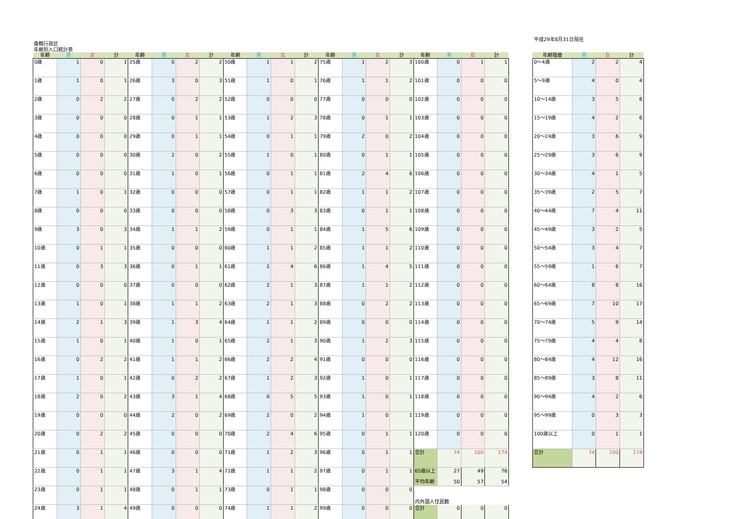平成29年8月31日現在
桑鶴行政区
年齢別人口統計表
| 年齢 | 男 | 女 | 計 | 年齢 | 男 | 女 | 計 | 年齢 | 男 | 女 | 計 | 年齢 | 男 | 女 | 計 | 年齢 | 男 | 女 | 計 |
| --- | --- | --- | --- | --- | --- | --- | --- | --- | --- | --- | --- | --- | --- | --- | --- | --- | --- | --- | --- |
| 0歳 | 1 | 0 | 1 | 25歳 | 0 | 2 | 2 | 50歳 | 1 | 1 | 2 | 75歳 | 1 | 2 | 3 | 100歳 | 0 | 1 | 1 |
| 1歳 | 1 | 0 | 1 | 26歳 | 3 | 0 | 3 | 51歳 | 1 | 0 | 1 | 76歳 | 1 | 1 | 2 | 101歳 | 0 | 0 | 0 |
| 2歳 | 0 | 2 | 2 | 27歳 | 0 | 2 | 2 | 52歳 | 0 | 0 | 0 | 77歳 | 0 | 0 | 0 | 102歳 | 0 | 0 | 0 |
| 3歳 | 0 | 0 | 0 | 28歳 | 0 | 1 | 1 | 53歳 | 1 | 2 | 3 | 78歳 | 0 | 1 | 1 | 103歳 | 0 | 0 | 0 |
| 4歳 | 0 | 0 | 0 | 29歳 | 0 | 1 | 1 | 54歳 | 0 | 1 | 1 | 79歳 | 2 | 0 | 2 | 104歳 | 0 | 0 | 0 |
| 5歳 | 0 | 0 | 0 | 30歳 | 2 | 0 | 2 | 55歳 | 1 | 0 | 1 | 80歳 | 0 | 1 | 1 | 105歳 | 0 | 0 | 0 |
| 6歳 | 0 | 0 | 0 | 31歳 | 1 | 0 | 1 | 56歳 | 0 | 1 | 1 | 81歳 | 2 | 4 | 6 | 106歳 | 0 | 0 | 0 |
| 7歳 | 1 | 0 | 1 | 32歳 | 0 | 0 | 0 | 57歳 | 0 | 1 | 1 | 82歳 | 1 | 1 | 2 | 107歳 | 0 | 0 | 0 |
| 8歳 | 0 | 0 | 0 | 33歳 | 0 | 0 | 0 | 58歳 | 0 | 3 | 3 | 83歳 | 0 | 1 | 1 | 108歳 | 0 | 0 | 0 |
| 9歳 | 3 | 0 | 3 | 34歳 | 1 | 1 | 2 | 59歳 | 0 | 1 | 1 | 84歳 | 1 | 5 | 6 | 109歳 | 0 | 0 | 0 |
| 10歳 | 0 | 1 | 1 | 35歳 | 0 | 0 | 0 | 60歳 | 1 | 1 | 2 | 85歳 | 1 | 1 | 2 | 110歳 | 0 | 0 | 0 |
| 11歳 | 0 | 3 | 3 | 36歳 | 0 | 1 | 1 | 61歳 | 2 | 4 | 6 | 86歳 | 1 | 4 | 5 | 111歳 | 0 | 0 | 0 |
| 12歳 | 0 | 0 | 0 | 37歳 | 0 | 0 | 0 | 62歳 | 2 | 1 | 3 | 87歳 | 1 | 1 | 2 | 112歳 | 0 | 0 | 0 |
| 13歳 | 1 | 0 | 1 | 38歳 | 1 | 1 | 2 | 63歳 | 2 | 1 | 3 | 88歳 | 0 | 2 | 2 | 113歳 | 0 | 0 | 0 |
| 14歳 | 2 | 1 | 3 | 39歳 | 1 | 3 | 4 | 64歳 | 1 | 1 | 2 | 89歳 | 0 | 0 | 0 | 114歳 | 0 | 0 | 0 |
| 15歳 | 1 | 0 | 1 | 40歳 | 1 | 0 | 1 | 65歳 | 2 | 1 | 3 | 90歳 | 1 | 2 | 3 | 115歳 | 0 | 0 | 0 |
| 16歳 | 0 | 2 | 2 | 41歳 | 1 | 1 | 2 | 66歳 | 2 | 2 | 4 | 91歳 | 0 | 0 | 0 | 116歳 | 0 | 0 | 0 |
| 17歳 | 1 | 0 | 1 | 42歳 | 0 | 2 | 2 | 67歳 | 1 | 2 | 3 | 92歳 | 1 | 0 | 1 | 117歳 | 0 | 0 | 0 |
| 18歳 | 2 | 0 | 2 | 43歳 | 3 | 1 | 4 | 68歳 | 0 | 5 | 5 | 93歳 | 1 | 0 | 1 | 118歳 | 0 | 0 | 0 |
| 19歳 | 0 | 0 | 0 | 44歳 | 2 | 0 | 2 | 69歳 | 2 | 0 | 2 | 94歳 | 1 | 0 | 1 | 119歳 | 0 | 0 | 0 |
| 20歳 | 0 | 2 | 2 | 45歳 | 0 | 0 | 0 | 70歳 | 2 | 4 | 6 | 95歳 | 0 | 1 | 1 | 120歳 | 0 | 0 | 0 |
| 21歳 | 0 | 1 | 1 | 46歳 | 0 | 0 | 0 | 71歳 | 1 | 2 | 3 | 96歳 | 0 | 1 | 1 | 合計 | 74 | 100 | 174 |
| 22歳 | 0 | 1 | 1 | 47歳 | 3 | 1 | 4 | 72歳 | 1 | 1 | 2 | 97歳 | 0 | 1 | 1 | 65歳以上 平均年齢 | 27 50 | 49 57 | 76 54 |
| 23歳 | 0 | 1 | 1 | 48歳 | 0 | 1 | 1 | 73歳 | 0 | 1 | 1 | 98歳 | 0 | 0 | 0 | 内外国人住民数 | | | |
| 24歳 | 3 | 1 | 4 | 49歳 | 0 | 0 | 0 | 74歳 | 1 | 1 | 2 | 99歳 | 0 | 0 | 0 | 合計 | 0 | 0 | 0 |
| 年齢階層 | 男 | 女 | 計 |
| --- | --- | --- | --- |
| 0～4歳 | 2 | 2 | 4 |
| 5～9歳 | 4 | 0 | 4 |
| 10～14歳 | 3 | 5 | 8 |
| 15～19歳 | 4 | 2 | 6 |
| 20～24歳 | 3 | 6 | 9 |
| 25～29歳 | 3 | 6 | 9 |
| 30～34歳 | 4 | 1 | 5 |
| 35～39歳 | 2 | 5 | 7 |
| 40～44歳 | 7 | 4 | 11 |
| 45～49歳 | 3 | 2 | 5 |
| 50～54歳 | 3 | 4 | 7 |
| 55～59歳 | 1 | 6 | 7 |
| 60～64歳 | 8 | 8 | 16 |
| 65～69歳 | 7 | 10 | 17 |
| 70～74歳 | 5 | 9 | 14 |
| 75～79歳 | 4 | 4 | 8 |
| 80～84歳 | 4 | 12 | 16 |
| 85～89歳 | 3 | 8 | 11 |
| 90～94歳 | 4 | 2 | 6 |
| 95～99歳 | 0 | 3 | 3 |
| 100歳以上 | 0 | 1 | 1 |
| 合計 | 74 | 100 | 174 |